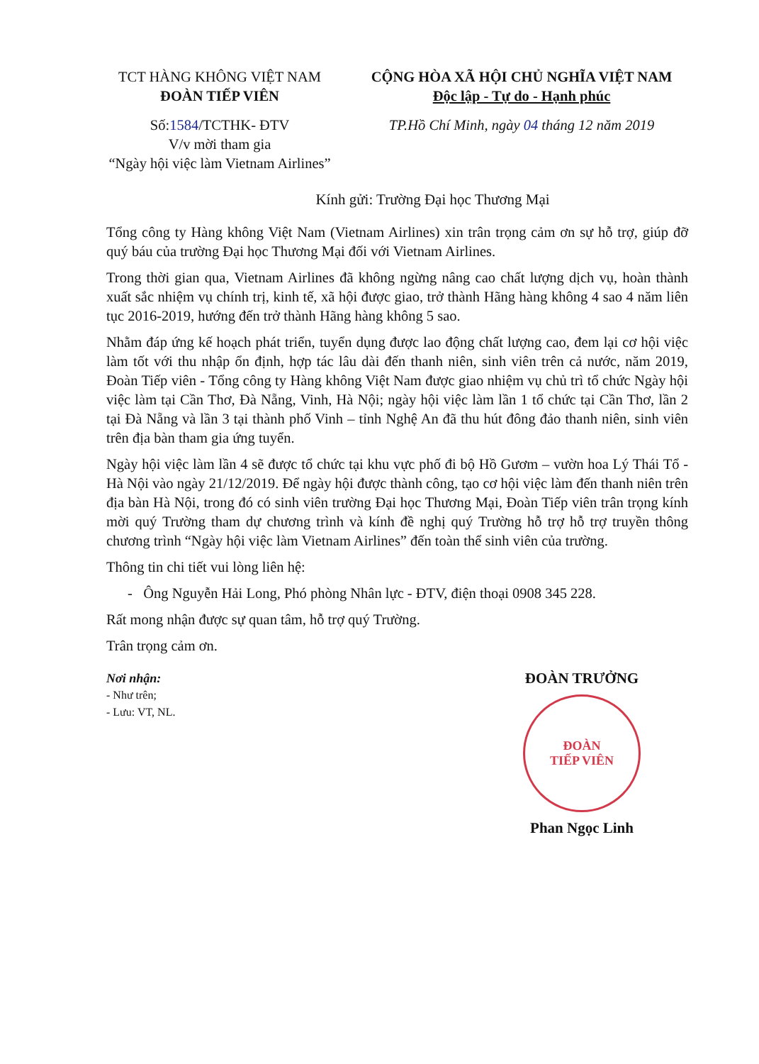TCT HÀNG KHÔNG VIỆT NAM
ĐOÀN TIẾP VIÊN
Số:1584/TCTHK- ĐTV
V/v mời tham gia
“Ngày hội việc làm Vietnam Airlines”
CỘNG HÒA XÃ HỘI CHỦ NGHĨA VIỆT NAM
Độc lập - Tự do - Hạnh phúc
TP.Hồ Chí Minh, ngày 04 tháng 12 năm 2019
Kính gửi: Trường Đại học Thương Mại
Tổng công ty Hàng không Việt Nam (Vietnam Airlines) xin trân trọng cảm ơn sự hỗ trợ, giúp đỡ quý báu của trường Đại học Thương Mại đối với Vietnam Airlines.
Trong thời gian qua, Vietnam Airlines đã không ngừng nâng cao chất lượng dịch vụ, hoàn thành xuất sắc nhiệm vụ chính trị, kinh tế, xã hội được giao, trở thành Hãng hàng không 4 sao 4 năm liên tục 2016-2019, hướng đến trở thành Hãng hàng không 5 sao.
Nhằm đáp ứng kế hoạch phát triển, tuyển dụng được lao động chất lượng cao, đem lại cơ hội việc làm tốt với thu nhập ổn định, hợp tác lâu dài đến thanh niên, sinh viên trên cả nước, năm 2019, Đoàn Tiếp viên - Tổng công ty Hàng không Việt Nam được giao nhiệm vụ chủ trì tổ chức Ngày hội việc làm tại Cần Thơ, Đà Nẵng, Vinh, Hà Nội; ngày hội việc làm lần 1 tổ chức tại Cần Thơ, lần 2 tại Đà Nẵng và lần 3 tại thành phố Vinh – tỉnh Nghệ An đã thu hút đông đảo thanh niên, sinh viên trên địa bàn tham gia ứng tuyển.
Ngày hội việc làm lần 4 sẽ được tổ chức tại khu vực phố đi bộ Hồ Gươm – vườn hoa Lý Thái Tổ - Hà Nội vào ngày 21/12/2019. Để ngày hội được thành công, tạo cơ hội việc làm đến thanh niên trên địa bàn Hà Nội, trong đó có sinh viên trường Đại học Thương Mại, Đoàn Tiếp viên trân trọng kính mời quý Trường tham dự chương trình và kính đề nghị quý Trường hỗ trợ hỗ trợ truyền thông chương trình “Ngày hội việc làm Vietnam Airlines” đến toàn thể sinh viên của trường.
Thông tin chi tiết vui lòng liên hệ:
- Ông Nguyễn Hải Long, Phó phòng Nhân lực - ĐTV, điện thoại 0908 345 228.
Rất mong nhận được sự quan tâm, hỗ trợ quý Trường.
Trân trọng cảm ơn.
Nơi nhận:
- Như trên;
- Lưu: VT, NL.
ĐOÀN TRƯỞNG
ĐOÀN
TIẾP VIÊN
Phan Ngọc Linh